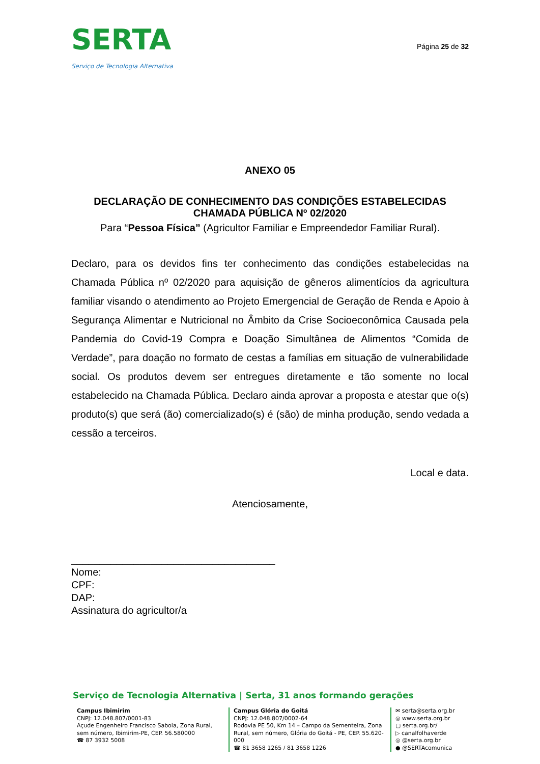SERTA
Serviço de Tecnologia Alternativa
Página 25 de 32
ANEXO 05
DECLARAÇÃO DE CONHECIMENTO DAS CONDIÇÕES ESTABELECIDAS
CHAMADA PÚBLICA Nº 02/2020
Para “Pessoa Física” (Agricultor Familiar e Empreendedor Familiar Rural).
Declaro, para os devidos fins ter conhecimento das condições estabelecidas na Chamada Pública nº 02/2020 para aquisição de gêneros alimentícios da agricultura familiar visando o atendimento ao Projeto Emergencial de Geração de Renda e Apoio à Segurança Alimentar e Nutricional no Âmbito da Crise Socioeconômica Causada pela Pandemia do Covid-19 Compra e Doação Simultânea de Alimentos “Comida de Verdade”, para doação no formato de cestas a famílias em situação de vulnerabilidade social. Os produtos devem ser entregues diretamente e tão somente no local estabelecido na Chamada Pública. Declaro ainda aprovar a proposta e atestar que o(s) produto(s) que será (ão) comercializado(s) é (são) de minha produção, sendo vedada a cessão a terceiros.
Local e data.
Atenciosamente,
____________________________________
Nome:
CPF:
DAP:
Assinatura do agricultor/a
Serviço de Tecnologia Alternativa | Serta, 31 anos formando gerações
Campus Ibimirim
CNPJ: 12.048.807/0001-83
Açude Engenheiro Francisco Saboia, Zona Rural, sem número, Ibimirim-PE, CEP. 56.580000
☎ 87 3932 5008
Campus Glória do Goitá
CNPJ: 12.048.807/0002-64
Rodovia PE 50, Km 14 – Campo da Sementeira, Zona Rural, sem número, Glória do Goitá - PE, CEP. 55.620-000
☎ 81 3658 1265 / 81 3658 1226
✉ serta@serta.org.br
◎ www.serta.org.br
▢ serta.org.br/
▷ canalfolhaverde
◎ @serta.org.br
● @SERTAcomunica